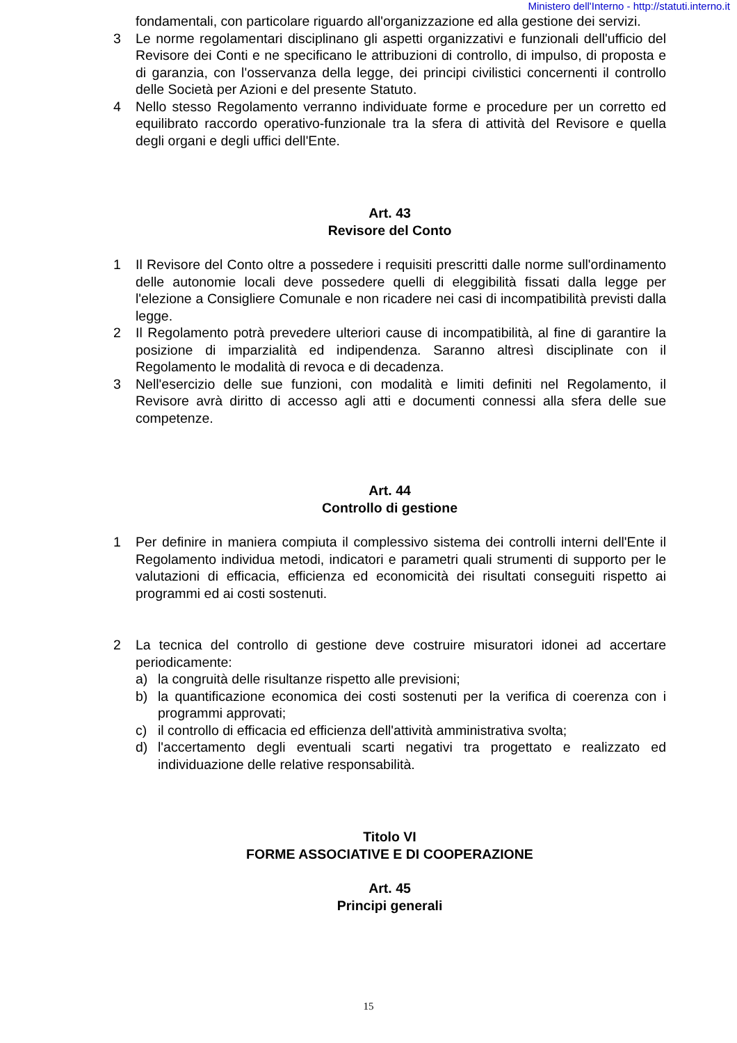Ministero dell'Interno - http://statuti.interno.it
fondamentali, con particolare riguardo all'organizzazione ed alla gestione dei servizi.
3 Le norme regolamentari disciplinano gli aspetti organizzativi e funzionali dell'ufficio del Revisore dei Conti e ne specificano le attribuzioni di controllo, di impulso, di proposta e di garanzia, con l'osservanza della legge, dei principi civilistici concernenti il controllo delle Società per Azioni e del presente Statuto.
4 Nello stesso Regolamento verranno individuate forme e procedure per un corretto ed equilibrato raccordo operativo-funzionale tra la sfera di attività del Revisore e quella degli organi e degli uffici dell'Ente.
Art. 43
Revisore del Conto
1 Il Revisore del Conto oltre a possedere i requisiti prescritti dalle norme sull'ordinamento delle autonomie locali deve possedere quelli di eleggibilità fissati dalla legge per l'elezione a Consigliere Comunale e non ricadere nei casi di incompatibilità previsti dalla legge.
2 Il Regolamento potrà prevedere ulteriori cause di incompatibilità, al fine di garantire la posizione di imparzialità ed indipendenza. Saranno altresì disciplinate con il Regolamento le modalità di revoca e di decadenza.
3 Nell'esercizio delle sue funzioni, con modalità e limiti definiti nel Regolamento, il Revisore avrà diritto di accesso agli atti e documenti connessi alla sfera delle sue competenze.
Art. 44
Controllo di gestione
1 Per definire in maniera compiuta il complessivo sistema dei controlli interni dell'Ente il Regolamento individua metodi, indicatori e parametri quali strumenti di supporto per le valutazioni di efficacia, efficienza ed economicità dei risultati conseguiti rispetto ai programmi ed ai costi sostenuti.
2 La tecnica del controllo di gestione deve costruire misuratori idonei ad accertare periodicamente:
a) la congruità delle risultanze rispetto alle previsioni;
b) la quantificazione economica dei costi sostenuti per la verifica di coerenza con i programmi approvati;
c) il controllo di efficacia ed efficienza dell'attività amministrativa svolta;
d) l'accertamento degli eventuali scarti negativi tra progettato e realizzato ed individuazione delle relative responsabilità.
Titolo VI
FORME ASSOCIATIVE E DI COOPERAZIONE
Art. 45
Principi generali
15